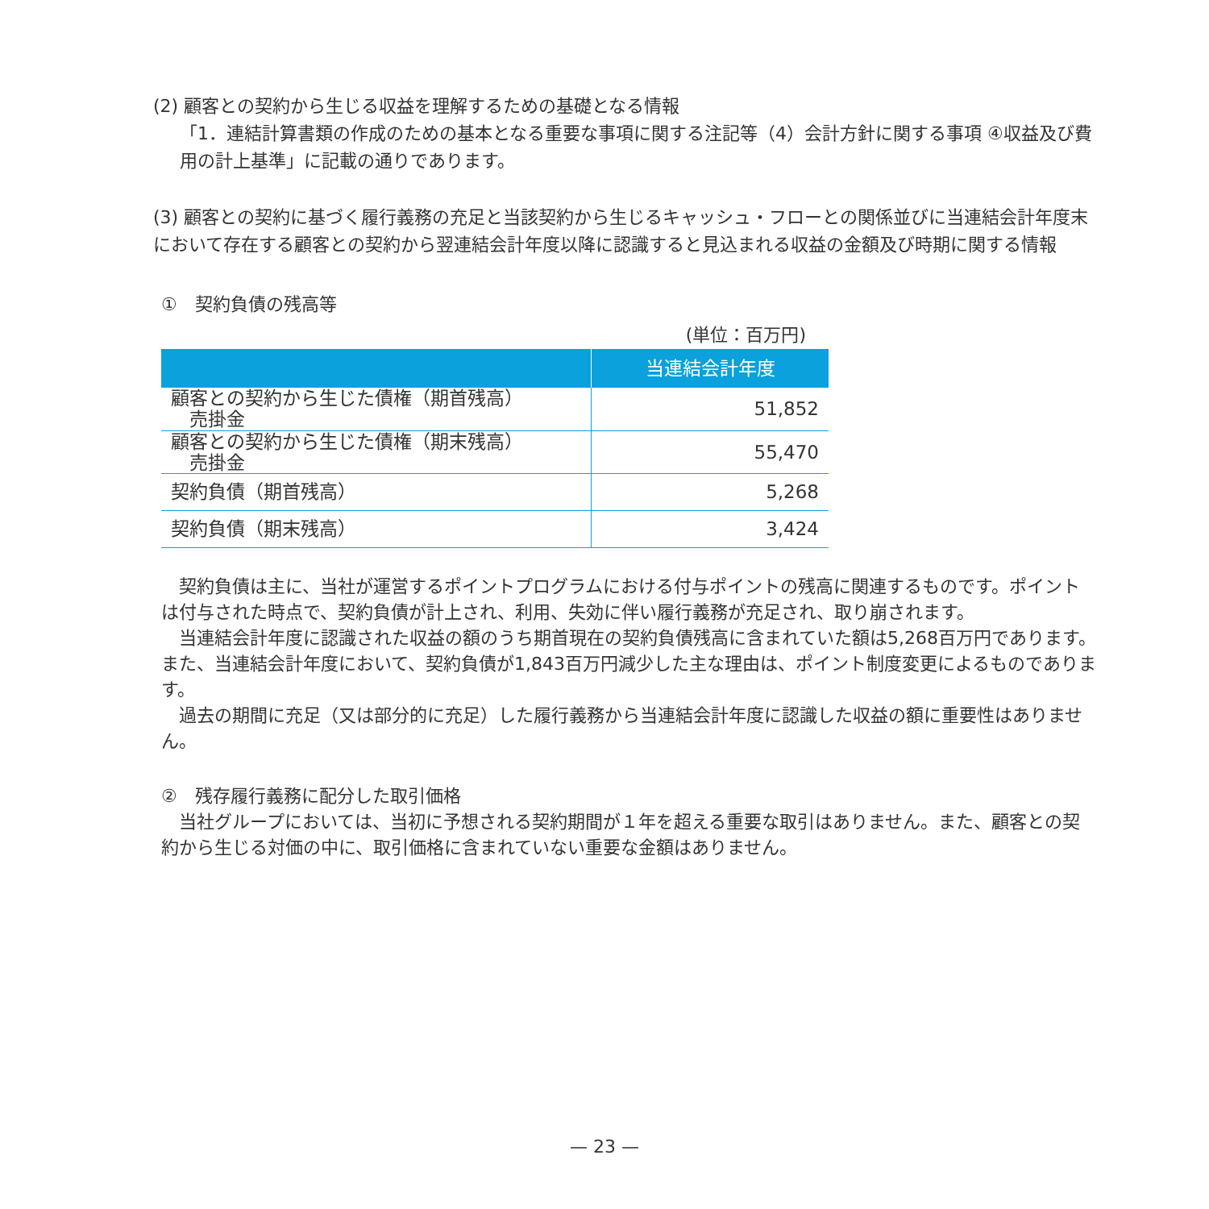(2) 顧客との契約から生じる収益を理解するための基礎となる情報
「1．連結計算書類の作成のための基本となる重要な事項に関する注記等（4）会計方針に関する事項 ④収益及び費用の計上基準」に記載の通りであります。
(3) 顧客との契約に基づく履行義務の充足と当該契約から生じるキャッシュ・フローとの関係並びに当連結会計年度末において存在する顧客との契約から翌連結会計年度以降に認識すると見込まれる収益の金額及び時期に関する情報
①　契約負債の残高等
(単位：百万円)
| | 当連結会計年度 |
| --- | --- |
| 顧客との契約から生じた債権（期首残高） 売掛金 | 51,852 |
| 顧客との契約から生じた債権（期末残高） 売掛金 | 55,470 |
| 契約負債（期首残高） | 5,268 |
| 契約負債（期末残高） | 3,424 |
　契約負債は主に、当社が運営するポイントプログラムにおける付与ポイントの残高に関連するものです。ポイントは付与された時点で、契約負債が計上され、利用、失効に伴い履行義務が充足され、取り崩されます。
　当連結会計年度に認識された収益の額のうち期首現在の契約負債残高に含まれていた額は5,268百万円であります。また、当連結会計年度において、契約負債が1,843百万円減少した主な理由は、ポイント制度変更によるものであります。
　過去の期間に充足（又は部分的に充足）した履行義務から当連結会計年度に認識した収益の額に重要性はありません。
②　残存履行義務に配分した取引価格
　当社グループにおいては、当初に予想される契約期間が１年を超える重要な取引はありません。また、顧客との契約から生じる対価の中に、取引価格に含まれていない重要な金額はありません。
— 23 —